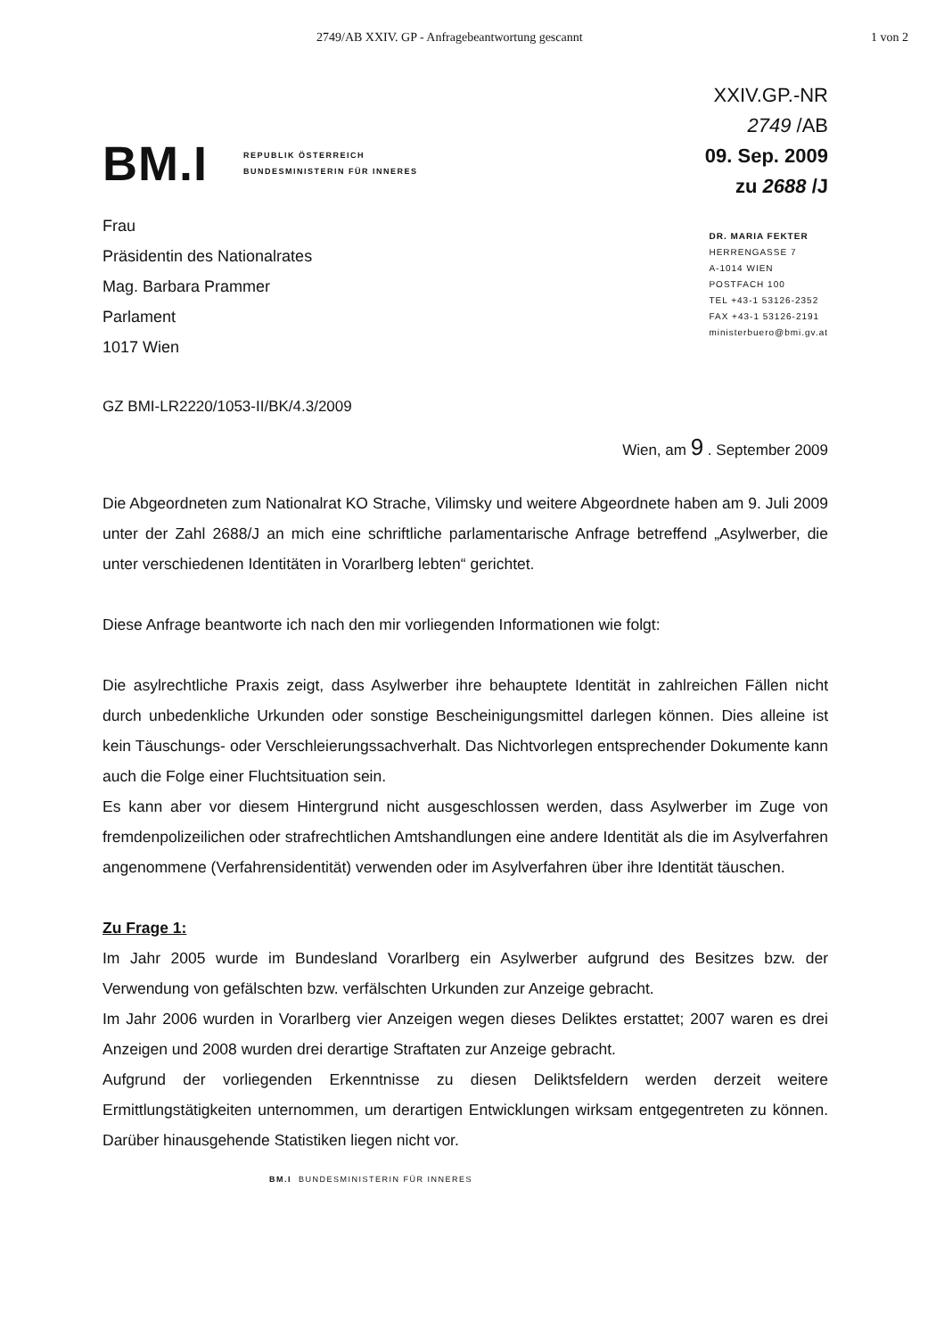2749/AB XXIV. GP - Anfragebeantwortung gescannt 1 von 2
BM.I
REPUBLIK ÖSTERREICH
BUNDESMINISTERIN FÜR INNERES
XXIV.GP.-NR
2749 /AB
09. Sep. 2009
zu 2688 /J
Frau
Präsidentin des Nationalrates
Mag. Barbara Prammer
Parlament
1017 Wien
DR. MARIA FEKTER
HERRENGASSE 7
A-1014 WIEN
POSTFACH 100
TEL +43-1 53126-2352
FAX +43-1 53126-2191
ministerbuero@bmi.gv.at
GZ BMI-LR2220/1053-II/BK/4.3/2009
Wien, am 9 . September 2009
Die Abgeordneten zum Nationalrat KO Strache, Vilimsky und weitere Abgeordnete haben am 9. Juli 2009 unter der Zahl 2688/J an mich eine schriftliche parlamentarische Anfrage betreffend „Asylwerber, die unter verschiedenen Identitäten in Vorarlberg lebten“ gerichtet.
Diese Anfrage beantworte ich nach den mir vorliegenden Informationen wie folgt:
Die asylrechtliche Praxis zeigt, dass Asylwerber ihre behauptete Identität in zahlreichen Fällen nicht durch unbedenkliche Urkunden oder sonstige Bescheinigungsmittel darlegen können. Dies alleine ist kein Täuschungs- oder Verschleierungssachverhalt. Das Nichtvorlegen entsprechender Dokumente kann auch die Folge einer Fluchtsituation sein.
Es kann aber vor diesem Hintergrund nicht ausgeschlossen werden, dass Asylwerber im Zuge von fremdenpolizeilichen oder strafrechtlichen Amtshandlungen eine andere Identität als die im Asylverfahren angenommene (Verfahrensidentität) verwenden oder im Asylverfahren über ihre Identität täuschen.
Zu Frage 1:
Im Jahr 2005 wurde im Bundesland Vorarlberg ein Asylwerber aufgrund des Besitzes bzw. der Verwendung von gefälschten bzw. verfälschten Urkunden zur Anzeige gebracht.
Im Jahr 2006 wurden in Vorarlberg vier Anzeigen wegen dieses Deliktes erstattet; 2007 waren es drei Anzeigen und 2008 wurden drei derartige Straftaten zur Anzeige gebracht.
Aufgrund der vorliegenden Erkenntnisse zu diesen Deliktsfeldern werden derzeit weitere Ermittlungstätigkeiten unternommen, um derartigen Entwicklungen wirksam entgegentreten zu können. Darüber hinausgehende Statistiken liegen nicht vor.
BM.I BUNDESMINISTERIN FÜR INNERES